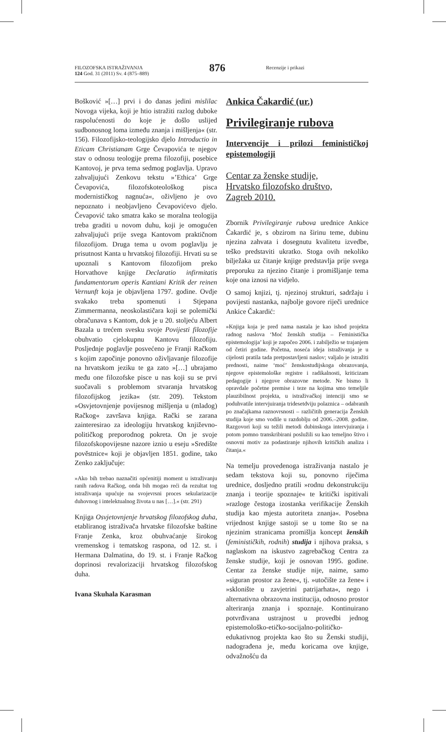FILOZOFSKA ISTRAŽIVANJA
124 God. 31 (2011) Sv. 4 (875–889)
876
Recenzije i prikazi
Bošković »[…] prvi i do danas jedini mislilac Novoga vijeka, koji je htio istražiti razlog duboke raspolućenosti do koje je došlo uslijed sudbonosnog loma između znanja i mišljenja« (str. 156). Filozofijsko-teologijsko djelo Introductio in Eticam Christianam Grge Čevapovića te njegov stav o odnosu teologije prema filozofiji, posebice Kantovoj, je prva tema sedmog poglavlja. Upravo zahvaljujući Zenkovu tekstu »’Ethica’ Grge Čevapovića, filozofskoteološkog pisca modernističkog nagnuća«, oživljeno je ovo nepoznato i neobjavljeno Čevapovićevo djelo. Čevapović tako smatra kako se moralna teologija treba graditi u novom duhu, koji je omogućen zahvaljujući prije svega Kantovom praktičnom filozofijom. Druga tema u ovom poglavlju je prisutnost Kanta u hrvatskoj filozofiji. Hrvati su se upoznali s Kantovom filozofijom preko Horvathove knjige Declaratio infirmitatis fundamentorum operis Kantiani Kritik der reinen Vernunft koja je objavljena 1797. godine. Ovdje svakako treba spomenuti i Stjepana Zimmermanna, neoskolastičara koji se polemički obračunava s Kantom, dok je u 20. stoljeću Albert Bazala u trećem svesku svoje Povijesti filozofije obuhvatio cjelokupnu Kantovu filozofiju. Posljednje poglavlje posvećeno je Franji Račkom s kojim započinje ponovno oživljavanje filozofije na hrvatskom jeziku te ga zato »[…] ubrajamo među one filozofske pisce u nas koji su se prvi suočavali s problemom stvaranja hrvatskog filozofijskog jezika« (str. 209). Tekstom »Osvjetovnjenje povijesnog mišljenja u (mladog) Račkog« završava knjiga. Rački se zarana zainteresirao za ideologiju hrvatskog književno-političkog preporodnog pokreta. On je svoje filozofskopovijesne nazore iznio u eseju »Središte pověstnice« koji je objavljen 1851. godine, tako Zenko zaključuje:
»Ako bih trebao naznačiti općenitiji moment u istraživanju ranih radova Račkog, onda bih mogao reći da rezultat tog istraživanja upućuje na svojevrsni proces sekularizacije duhovnog i intelektualnog života u nas […].« (str. 291)
Knjiga Osvjetovnjenje hrvatskog filozofskog duha, etabliranog istraživača hrvatske filozofske baštine Franje Zenka, kroz obuhvaćanje širokog vremenskog i tematskog raspona, od 12. st. i Hermana Dalmatina, do 19. st. i Franje Račkog doprinosi revalorizaciji hrvatskog filozofskog duha.
Ivana Skuhala Karasman
Ankica Čakardić (ur.)
Privilegiranje rubova
Intervencije i prilozi feminističkoj epistemologiji
Centar za ženske studije,
Hrvatsko filozofsko društvo,
Zagreb 2010.
Zbornik Privilegiranje rubova urednice Ankice Čakardić je, s obzirom na širinu teme, dubinu njezina zahvata i dosegnutu kvalitetu izvedbe, teško predstaviti ukratko. Stoga ovih nekoliko bilježaka uz čitanje knjige predstavlja prije svega preporuku za njezino čitanje i promišljanje tema koje ona iznosi na vidjelo.
O samoj knjizi, tj. njezinoj strukturi, sadržaju i povijesti nastanka, najbolje govore riječi urednice Ankice Čakardić:
»Knjiga koja je pred nama nastala je kao ishod projekta radnog naslova ‘Moć ženskih studija – Feministička epistemologija’ koji je započeo 2006. i zabilježio se trajanjem od četiri godine. Početna, noseća ideja istraživanja je u cijelosti pratila tada pretpostavljeni naslov; valjalo je istražiti prednosti, naime ‘moć’ ženskostudijskoga obrazovanja, njegove epistemološke registre i radikalnosti, kriticizam pedagogije i njegove obrazovne metode. Ne bismo li opravdale početne premise i teze na kojima smo temeljile plauzibilnost projekta, u istraživačkoj intenciji smo se poduhvatile intervjuiranja tridesetdviju polaznica – odabranih po značajkama raznovrsnosti – različitih generacija Ženskih studija koje smo vodile u razdoblju od 2006.–2008. godine. Razgovori koji su težili metodi dubinskoga intervjuiranja i potom pomno transkribirani poslužili su kao temeljno štivo i osnovni motiv za podastiranje njihovih kritičkih analiza i čitanja.«
Na temelju provedenoga istraživanja nastalo je sedam tekstova koji su, ponovno riječima urednice, dosljedno pratili »rodnu dekonstrukciju znanja i teorije spoznaje« te kritički ispitivali »razloge čestoga izostanka verifikacije Ženskih studija kao mjesta autoriteta znanja«. Posebna vrijednost knjige sastoji se u tome što se na njezinim stranicama promišlja koncept ženskih (feminističkih, rodnih) studija i njihova praksa, s naglaskom na iskustvo zagrebačkog Centra za ženske studije, koji je osnovan 1995. godine. Centar za ženske studije nije, naime, samo »siguran prostor za žene«, tj. »utočište za žene« i »sklonište u zavjetrini patrijarhata«, nego i alternativna obrazovna institucija, odnosno prostor alteriranja znanja i spoznaje. Kontinuirano potvrđivana ustrajnost u provedbi jednog epistemološko-etičko-socijalno-političko-edukativnog projekta kao što su Ženski studiji, nadograđena je, među koricama ove knjige, odvažnošću da